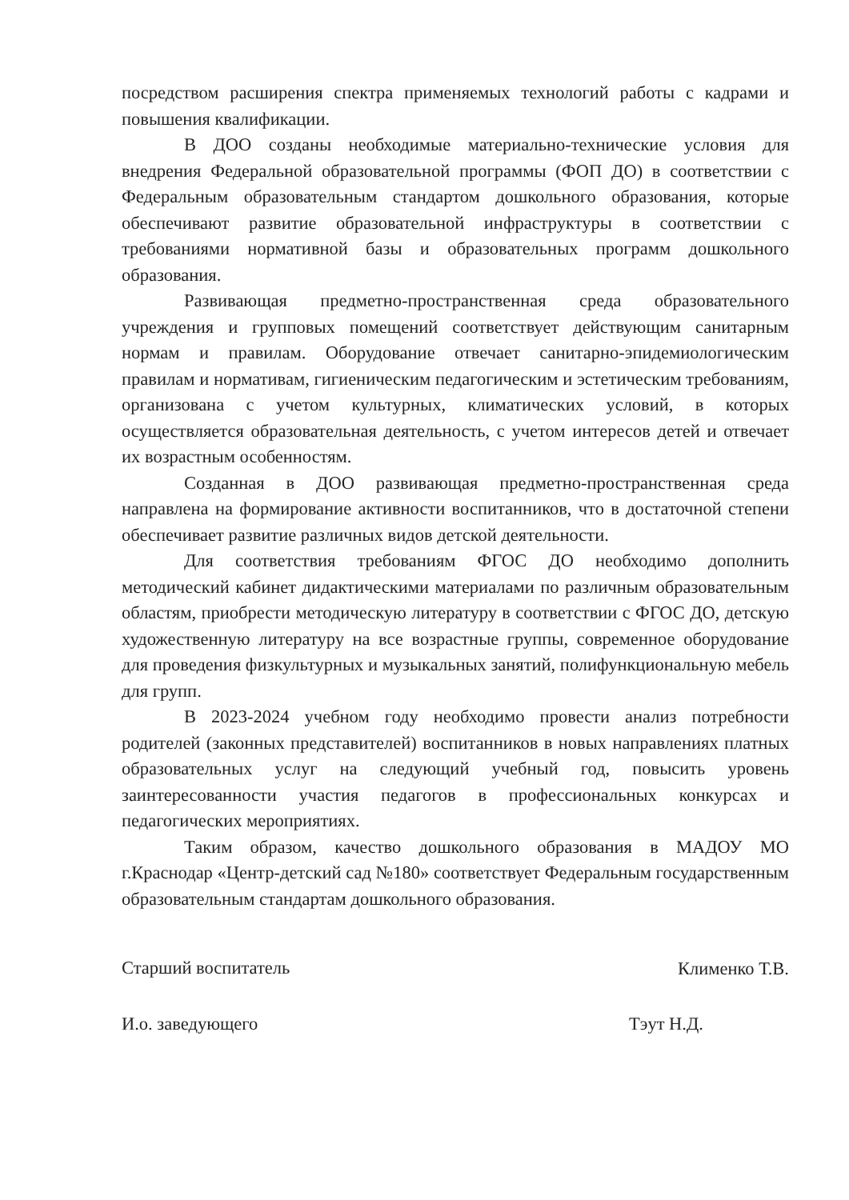посредством расширения спектра применяемых технологий работы с кадрами и повышения квалификации.
В ДОО созданы необходимые материально-технические условия для внедрения Федеральной образовательной программы (ФОП ДО) в соответствии с Федеральным образовательным стандартом дошкольного образования, которые обеспечивают развитие образовательной инфраструктуры в соответствии с требованиями нормативной базы и образовательных программ дошкольного образования.
Развивающая предметно-пространственная среда образовательного учреждения и групповых помещений соответствует действующим санитарным нормам и правилам. Оборудование отвечает санитарно-эпидемиологическим правилам и нормативам, гигиеническим педагогическим и эстетическим требованиям, организована с учетом культурных, климатических условий, в которых осуществляется образовательная деятельность, с учетом интересов детей и отвечает их возрастным особенностям.
Созданная в ДОО развивающая предметно-пространственная среда направлена на формирование активности воспитанников, что в достаточной степени обеспечивает развитие различных видов детской деятельности.
Для соответствия требованиям ФГОС ДО необходимо дополнить методический кабинет дидактическими материалами по различным образовательным областям, приобрести методическую литературу в соответствии с ФГОС ДО, детскую художественную литературу на все возрастные группы, современное оборудование для проведения физкультурных и музыкальных занятий, полифункциональную мебель для групп.
В 2023-2024 учебном году необходимо провести анализ потребности родителей (законных представителей) воспитанников в новых направлениях платных образовательных услуг на следующий учебный год, повысить уровень заинтересованности участия педагогов в профессиональных конкурсах и педагогических мероприятиях.
Таким образом, качество дошкольного образования в МАДОУ МО г.Краснодар «Центр-детский сад №180» соответствует Федеральным государственным образовательным стандартам дошкольного образования.
Старший воспитатель Клименко Т.В.
И.о. заведующего Тэут Н.Д.